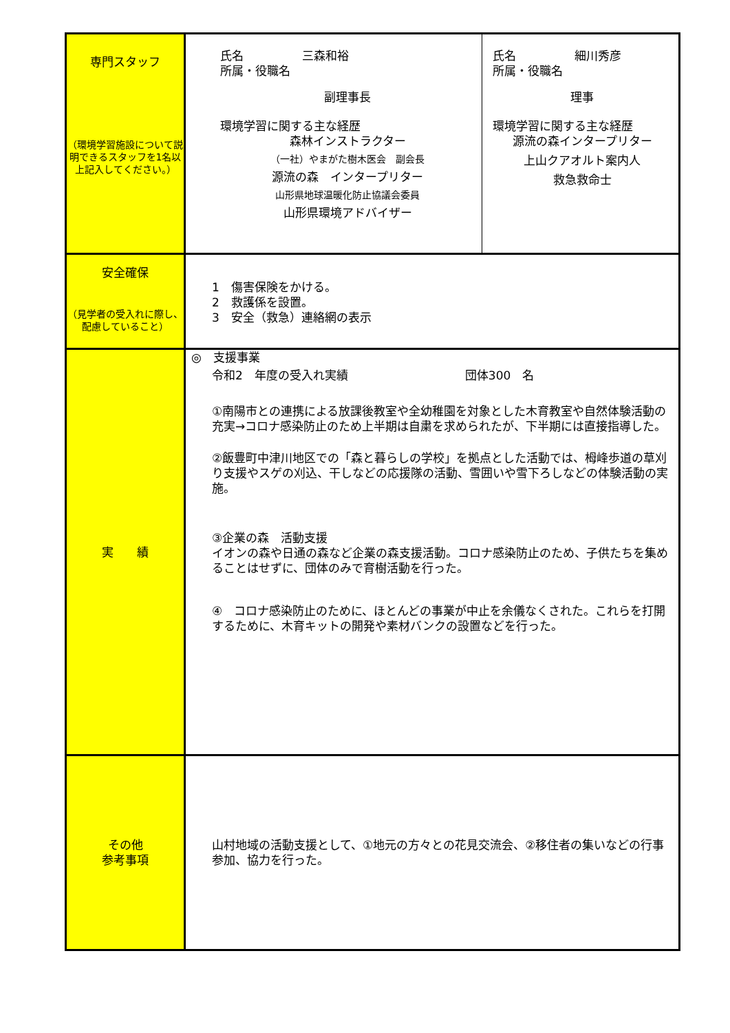| 専門スタッフ （環境学習施設について説明できるスタッフを1名以上記入してください。） | 氏名 三森和裕 所属・役職名 副理事長 環境学習に関する主な経歴 森林インストラクター （一社）やまがた樹木医会 副会長 源流の森 インタープリター 山形県地球温暖化防止協議会委員 山形県環境アドバイザー | 氏名 細川秀彦 所属・役職名 理事 環境学習に関する主な経歴 源流の森インタープリター 上山クアオルト案内人 救急救命士 |
| 安全確保 （見学者の受入れに際し、配慮していること） | 1 傷害保険をかける。 2 救護係を設置。 3 安全（救急）連絡網の表示 | |
| 実 績 | ◎ 支援事業 令和2 年度の受入れ実績 団体300 名 ①南陽市との連携による放課後教室や全幼稚園を対象とした木育教室や自然体験活動の充実→コロナ感染防止のため上半期は自粛を求められたが、下半期には直接指導した。 ②飯豊町中津川地区での「森と暮らしの学校」を拠点とした活動では、栂峰歩道の草刈り支援やスゲの刈込、干しなどの応援隊の活動、雪囲いや雪下ろしなどの体験活動の実施。 ③企業の森 活動支援 イオンの森や日通の森など企業の森支援活動。コロナ感染防止のため、子供たちを集めることはせずに、団体のみで育樹活動を行った。 ④ コロナ感染防止のために、ほとんどの事業が中止を余儀なくされた。これらを打開するために、木育キットの開発や素材バンクの設置などを行った。 | |
| その他 参考事項 | 山村地域の活動支援として、①地元の方々との花見交流会、②移住者の集いなどの行事参加、協力を行った。 | |